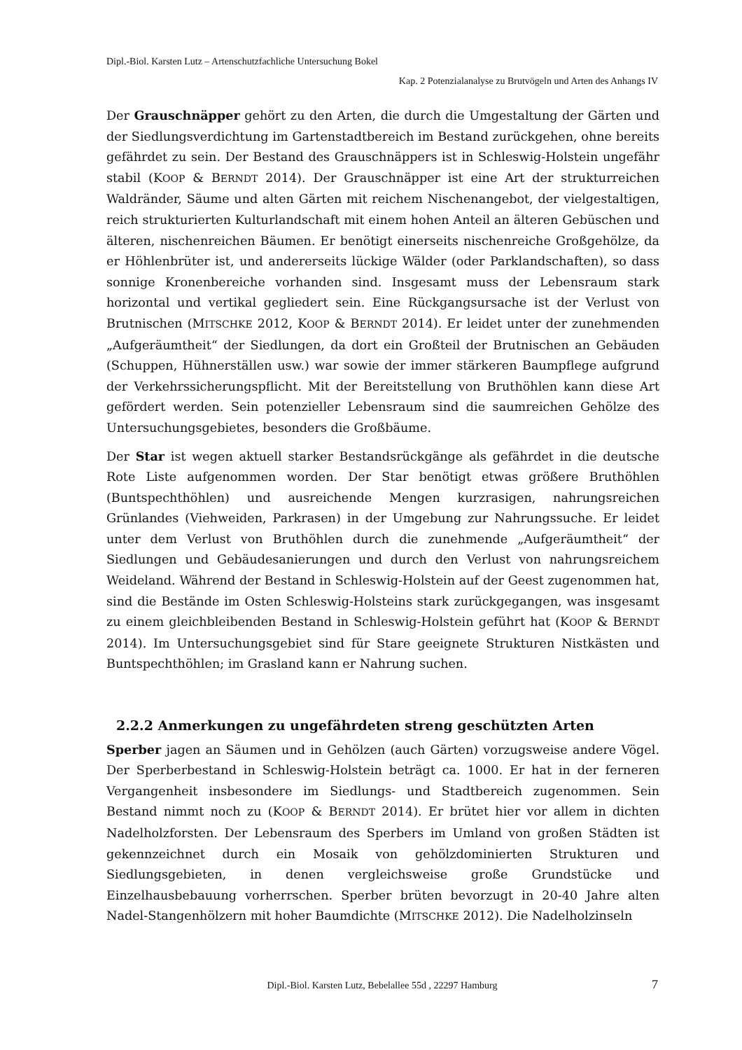Dipl.-Biol. Karsten Lutz – Artenschutzfachliche Untersuchung Bokel
Kap. 2 Potenzialanalyse zu Brutvögeln und Arten des Anhangs IV
Der Grauschnäpper gehört zu den Arten, die durch die Umgestaltung der Gärten und der Siedlungsverdichtung im Gartenstadtbereich im Bestand zurückgehen, ohne bereits gefährdet zu sein. Der Bestand des Grauschnäppers ist in Schleswig-Holstein ungefähr stabil (KOOP & BERNDT 2014). Der Grauschnäpper ist eine Art der strukturreichen Waldränder, Säume und alten Gärten mit reichem Nischenangebot, der vielgestaltigen, reich strukturierten Kulturlandschaft mit einem hohen Anteil an älteren Gebüschen und älteren, nischenreichen Bäumen. Er benötigt einerseits nischenreiche Großgehölze, da er Höhlenbrüter ist, und andererseits lückige Wälder (oder Parklandschaften), so dass sonnige Kronenbereiche vorhanden sind. Insgesamt muss der Lebensraum stark horizontal und vertikal gegliedert sein. Eine Rückgangsursache ist der Verlust von Brutnischen (MITSCHKE 2012, KOOP & BERNDT 2014). Er leidet unter der zunehmenden „Aufgeräumtheit“ der Siedlungen, da dort ein Großteil der Brutnischen an Gebäuden (Schuppen, Hühnerställen usw.) war sowie der immer stärkeren Baumpflege aufgrund der Verkehrssicherungspflicht. Mit der Bereitstellung von Bruthöhlen kann diese Art gefördert werden. Sein potenzieller Lebensraum sind die saumreichen Gehölze des Untersuchungsgebietes, besonders die Großbäume.
Der Star ist wegen aktuell starker Bestandsrückgänge als gefährdet in die deutsche Rote Liste aufgenommen worden. Der Star benötigt etwas größere Bruthöhlen (Buntspechthöhlen) und ausreichende Mengen kurzrasigen, nahrungsreichen Grünlandes (Viehweiden, Parkrasen) in der Umgebung zur Nahrungssuche. Er leidet unter dem Verlust von Bruthöhlen durch die zunehmende „Aufgeräumtheit“ der Siedlungen und Gebäudesanierungen und durch den Verlust von nahrungsreichem Weideland. Während der Bestand in Schleswig-Holstein auf der Geest zugenommen hat, sind die Bestände im Osten Schleswig-Holsteins stark zurückgegangen, was insgesamt zu einem gleichbleibenden Bestand in Schleswig-Holstein geführt hat (KOOP & BERNDT 2014). Im Untersuchungsgebiet sind für Stare geeignete Strukturen Nistkästen und Buntspechthöhlen; im Grasland kann er Nahrung suchen.
2.2.2 Anmerkungen zu ungefährdeten streng geschützten Arten
Sperber jagen an Säumen und in Gehölzen (auch Gärten) vorzugsweise andere Vögel. Der Sperberbestand in Schleswig-Holstein beträgt ca. 1000. Er hat in der ferneren Vergangenheit insbesondere im Siedlungs- und Stadtbereich zugenommen. Sein Bestand nimmt noch zu (KOOP & BERNDT 2014). Er brütet hier vor allem in dichten Nadelholzforsten. Der Lebensraum des Sperbers im Umland von großen Städten ist gekennzeichnet durch ein Mosaik von gehölzdominierten Strukturen und Siedlungsgebieten, in denen vergleichsweise große Grundstücke und Einzelhausbebauung vorherrschen. Sperber brüten bevorzugt in 20-40 Jahre alten Nadel-Stangenhölzern mit hoher Baumdichte (MITSCHKE 2012). Die Nadelholzinseln
Dipl.-Biol. Karsten Lutz, Bebelallee 55d , 22297 Hamburg 7